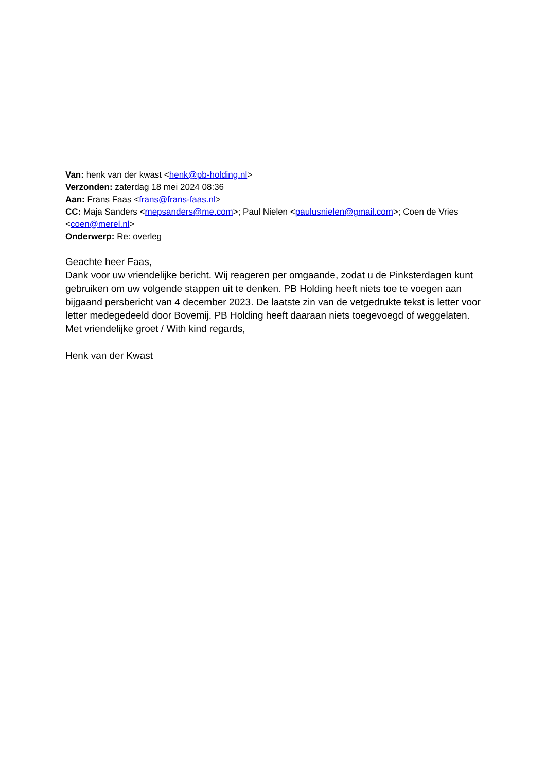Van: henk van der kwast <henk@pb-holding.nl>
Verzonden: zaterdag 18 mei 2024 08:36
Aan: Frans Faas <frans@frans-faas.nl>
CC: Maja Sanders <mepsanders@me.com>; Paul Nielen <paulusnielen@gmail.com>; Coen de Vries <coen@merel.nl>
Onderwerp: Re: overleg
Geachte heer Faas,
Dank voor uw vriendelijke bericht. Wij reageren per omgaande, zodat u de Pinksterdagen kunt gebruiken om uw volgende stappen uit te denken. PB Holding heeft niets toe te voegen aan bijgaand persbericht van 4 december 2023. De laatste zin van de vetgedrukte tekst is letter voor letter medegedeeld door Bovemij. PB Holding heeft daaraan niets toegevoegd of weggelaten.
Met vriendelijke groet / With kind regards,
Henk van der Kwast